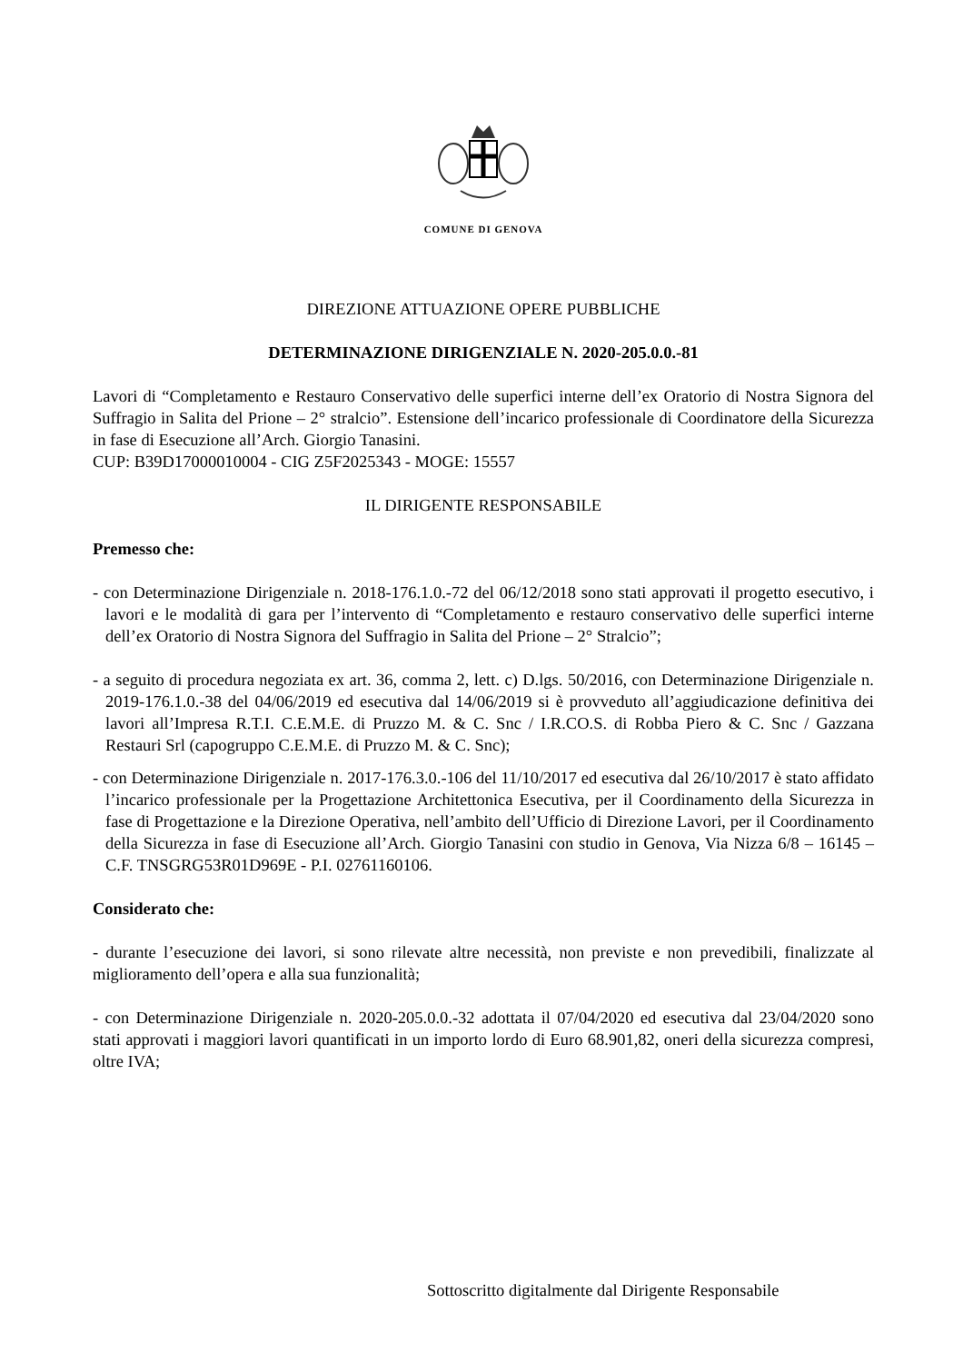COMUNE DI GENOVA
DIREZIONE ATTUAZIONE OPERE PUBBLICHE
DETERMINAZIONE DIRIGENZIALE N. 2020-205.0.0.-81
Lavori di “Completamento e Restauro Conservativo delle superfici interne dell’ex Oratorio di Nostra Signora del Suffragio in Salita del Prione – 2° stralcio”. Estensione dell’incarico professionale di Coordinatore della Sicurezza in fase di Esecuzione all’Arch. Giorgio Tanasini.
CUP: B39D17000010004 - CIG Z5F2025343 - MOGE: 15557
IL DIRIGENTE RESPONSABILE
Premesso che:
- con Determinazione Dirigenziale n. 2018-176.1.0.-72 del 06/12/2018 sono stati approvati il progetto esecutivo, i lavori e le modalità di gara per l’intervento di “Completamento e restauro conservativo delle superfici interne dell’ex Oratorio di Nostra Signora del Suffragio in Salita del Prione – 2° Stralcio”;
- a seguito di procedura negoziata ex art. 36, comma 2, lett. c) D.lgs. 50/2016, con Determinazione Dirigenziale n. 2019-176.1.0.-38 del 04/06/2019 ed esecutiva dal 14/06/2019 si è provveduto all’aggiudicazione definitiva dei lavori all’Impresa R.T.I. C.E.M.E. di Pruzzo M. & C. Snc / I.R.CO.S. di Robba Piero & C. Snc / Gazzana Restauri Srl (capogruppo C.E.M.E. di Pruzzo M. & C. Snc);
- con Determinazione Dirigenziale n. 2017-176.3.0.-106 del 11/10/2017 ed esecutiva dal 26/10/2017 è stato affidato l’incarico professionale per la Progettazione Architettonica Esecutiva, per il Coordinamento della Sicurezza in fase di Progettazione e la Direzione Operativa, nell’ambito dell’Ufficio di Direzione Lavori, per il Coordinamento della Sicurezza in fase di Esecuzione all’Arch. Giorgio Tanasini con studio in Genova, Via Nizza 6/8 – 16145 – C.F. TNSGRG53R01D969E - P.I. 02761160106.
Considerato che:
- durante l’esecuzione dei lavori, si sono rilevate altre necessità, non previste e non prevedibili, finalizzate al miglioramento dell’opera e alla sua funzionalità;
- con Determinazione Dirigenziale n. 2020-205.0.0.-32 adottata il 07/04/2020 ed esecutiva dal 23/04/2020 sono stati approvati i maggiori lavori quantificati in un importo lordo di Euro 68.901,82, oneri della sicurezza compresi, oltre IVA;
Sottoscritto digitalmente dal Dirigente Responsabile